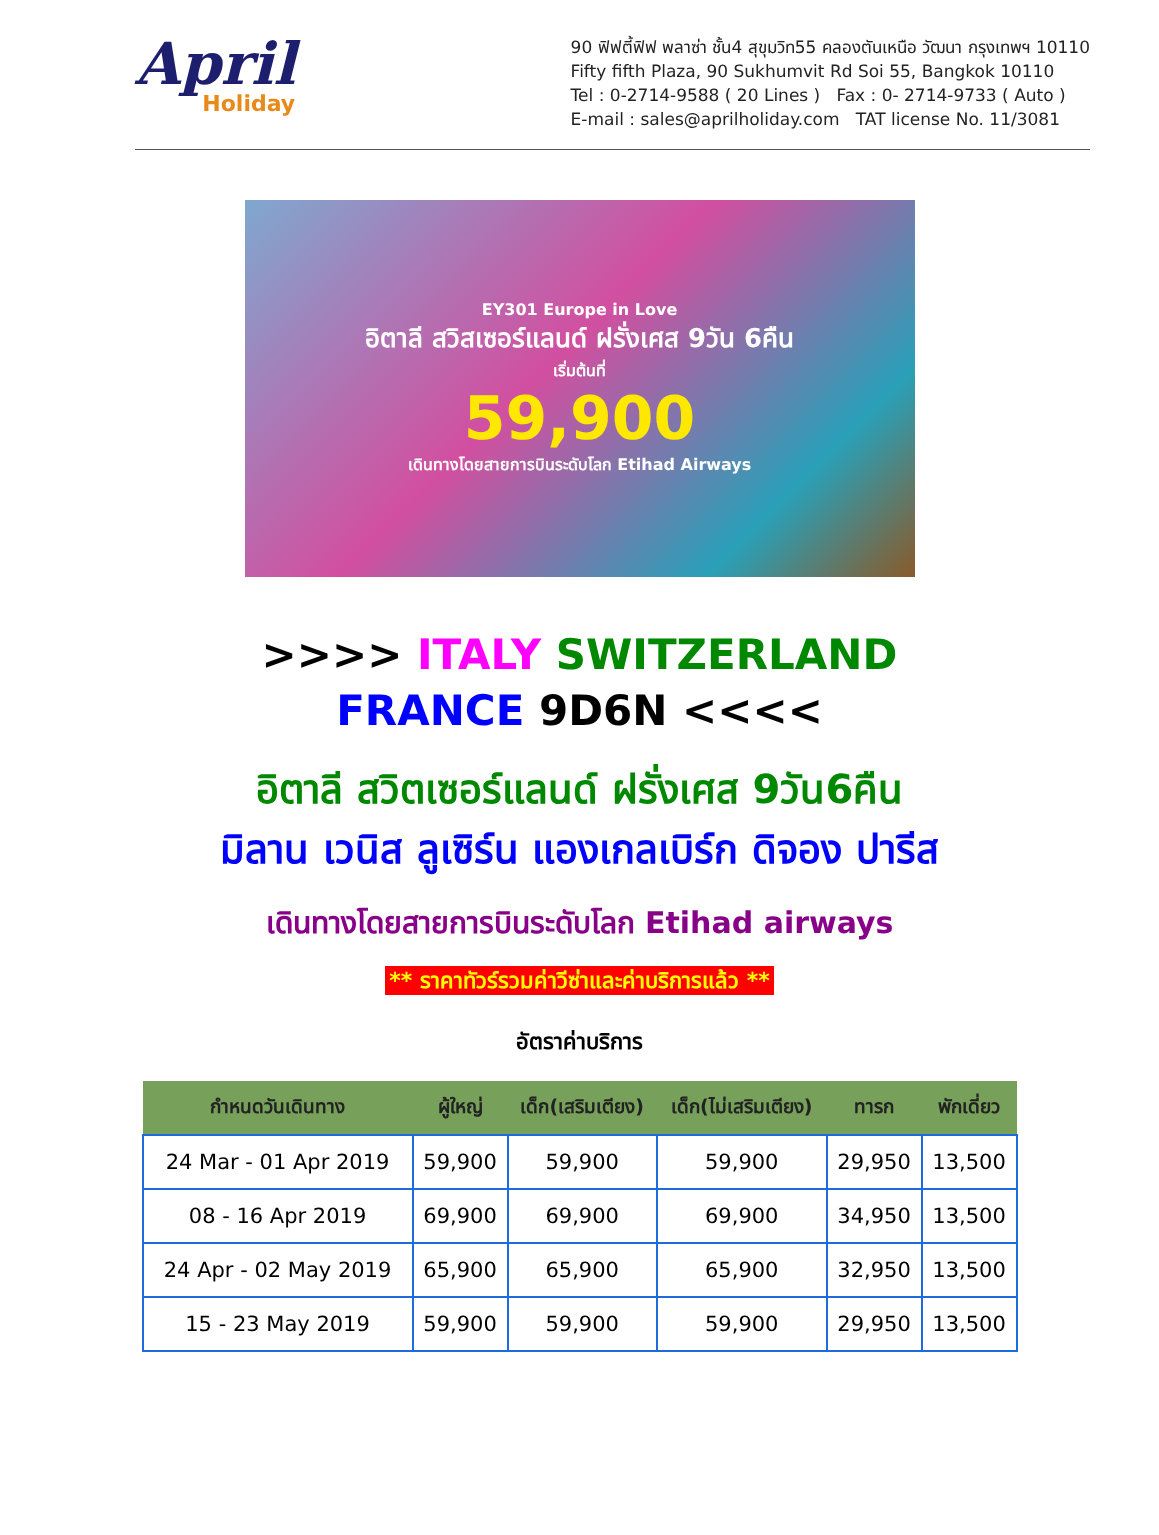April
Holiday
90 ฟิฟตี้ฟิฟ พลาซ่า ชั้น4 สุขุมวิท55 คลองตันเหนือ วัฒนา กรุงเทพฯ 10110
Fifty fifth Plaza, 90 Sukhumvit Rd Soi 55, Bangkok 10110
Tel : 0-2714-9588 ( 20 Lines ) Fax : 0- 2714-9733 ( Auto )
E-mail : sales@aprilholiday.com TAT license No. 11/3081
EY301 Europe in Love
อิตาลี สวิสเซอร์แลนด์ ฝรั่งเศส 9วัน 6คืน
เริ่มต้นที่
59,900
เดินทางโดยสายการบินระดับโลก Etihad Airways
>>>> ITALY SWITZERLAND
FRANCE 9D6N <<<<
อิตาลี สวิตเซอร์แลนด์ ฝรั่งเศส 9วัน6คืน
มิลาน เวนิส ลูเซิร์น แองเกลเบิร์ก ดิจอง ปารีส
เดินทางโดยสายการบินระดับโลก Etihad airways
** ราคาทัวร์รวมค่าวีซ่าและค่าบริการแล้ว **
อัตราค่าบริการ
| กำหนดวันเดินทาง | ผู้ใหญ่ | เด็ก(เสริมเตียง) | เด็ก(ไม่เสริมเตียง) | ทารก | พักเดี่ยว |
| --- | --- | --- | --- | --- | --- |
| 24 Mar - 01 Apr 2019 | 59,900 | 59,900 | 59,900 | 29,950 | 13,500 |
| 08 - 16 Apr 2019 | 69,900 | 69,900 | 69,900 | 34,950 | 13,500 |
| 24 Apr - 02 May 2019 | 65,900 | 65,900 | 65,900 | 32,950 | 13,500 |
| 15 - 23 May 2019 | 59,900 | 59,900 | 59,900 | 29,950 | 13,500 |